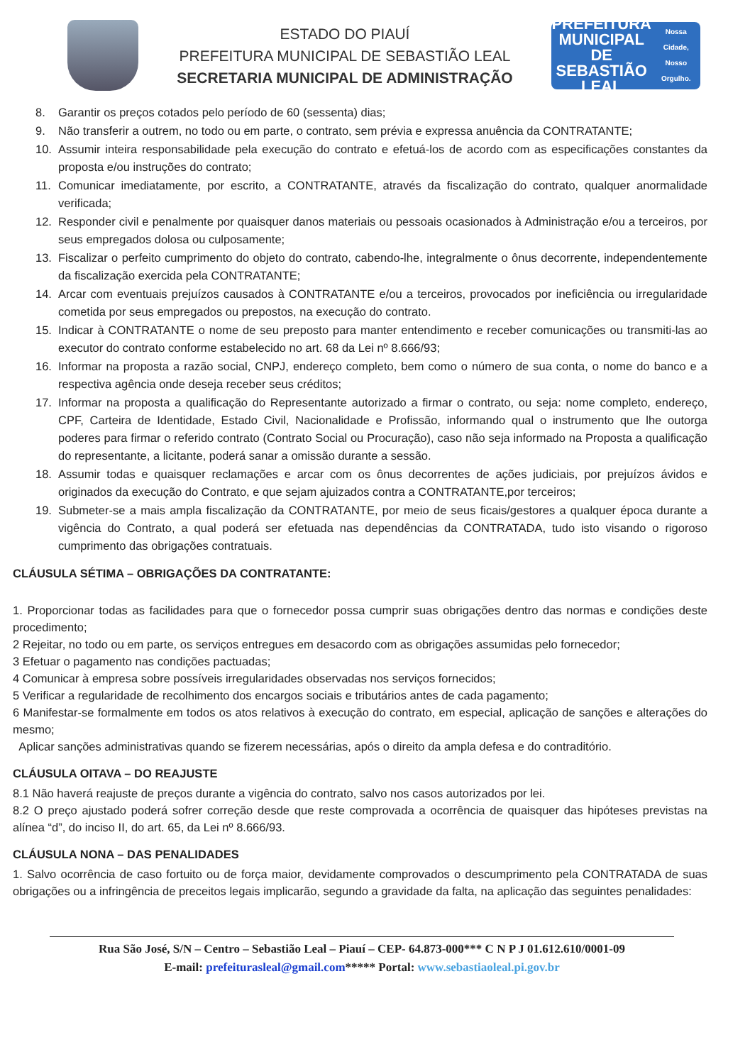ESTADO DO PIAUÍ
PREFEITURA MUNICIPAL DE SEBASTIÃO LEAL
SECRETARIA MUNICIPAL DE ADMINISTRAÇÃO
PREFEITURA MUNICIPAL DE
SEBASTIÃO LEAL
Nossa Cidade, Nosso Orgulho.
8. Garantir os preços cotados pelo período de 60 (sessenta) dias;
9. Não transferir a outrem, no todo ou em parte, o contrato, sem prévia e expressa anuência da CONTRATANTE;
10. Assumir inteira responsabilidade pela execução do contrato e efetuá-los de acordo com as especificações constantes da proposta e/ou instruções do contrato;
11. Comunicar imediatamente, por escrito, a CONTRATANTE, através da fiscalização do contrato, qualquer anormalidade verificada;
12. Responder civil e penalmente por quaisquer danos materiais ou pessoais ocasionados à Administração e/ou a terceiros, por seus empregados dolosa ou culposamente;
13. Fiscalizar o perfeito cumprimento do objeto do contrato, cabendo-lhe, integralmente o ônus decorrente, independentemente da fiscalização exercida pela CONTRATANTE;
14. Arcar com eventuais prejuízos causados à CONTRATANTE e/ou a terceiros, provocados por ineficiência ou irregularidade cometida por seus empregados ou prepostos, na execução do contrato.
15. Indicar à CONTRATANTE o nome de seu preposto para manter entendimento e receber comunicações ou transmiti-las ao executor do contrato conforme estabelecido no art. 68 da Lei nº 8.666/93;
16. Informar na proposta a razão social, CNPJ, endereço completo, bem como o número de sua conta, o nome do banco e a respectiva agência onde deseja receber seus créditos;
17. Informar na proposta a qualificação do Representante autorizado a firmar o contrato, ou seja: nome completo, endereço, CPF, Carteira de Identidade, Estado Civil, Nacionalidade e Profissão, informando qual o instrumento que lhe outorga poderes para firmar o referido contrato (Contrato Social ou Procuração), caso não seja informado na Proposta a qualificação do representante, a licitante, poderá sanar a omissão durante a sessão.
18. Assumir todas e quaisquer reclamações e arcar com os ônus decorrentes de ações judiciais, por prejuízos ávidos e originados da execução do Contrato, e que sejam ajuizados contra a CONTRATANTE,por terceiros;
19. Submeter-se a mais ampla fiscalização da CONTRATANTE, por meio de seus ficais/gestores a qualquer época durante a vigência do Contrato, a qual poderá ser efetuada nas dependências da CONTRATADA, tudo isto visando o rigoroso cumprimento das obrigações contratuais.
CLÁUSULA SÉTIMA – OBRIGAÇÕES DA CONTRATANTE:
1. Proporcionar todas as facilidades para que o fornecedor possa cumprir suas obrigações dentro das normas e condições deste procedimento;
2 Rejeitar, no todo ou em parte, os serviços entregues em desacordo com as obrigações assumidas pelo fornecedor;
3 Efetuar o pagamento nas condições pactuadas;
4 Comunicar à empresa sobre possíveis irregularidades observadas nos serviços fornecidos;
5 Verificar a regularidade de recolhimento dos encargos sociais e tributários antes de cada pagamento;
6 Manifestar-se formalmente em todos os atos relativos à execução do contrato, em especial, aplicação de sanções e alterações do mesmo;
Aplicar sanções administrativas quando se fizerem necessárias, após o direito da ampla defesa e do contraditório.
CLÁUSULA OITAVA – DO REAJUSTE
8.1 Não haverá reajuste de preços durante a vigência do contrato, salvo nos casos autorizados por lei.
8.2 O preço ajustado poderá sofrer correção desde que reste comprovada a ocorrência de quaisquer das hipóteses previstas na alínea “d”, do inciso II, do art. 65, da Lei nº 8.666/93.
CLÁUSULA NONA – DAS PENALIDADES
1. Salvo ocorrência de caso fortuito ou de força maior, devidamente comprovados o descumprimento pela CONTRATADA de suas obrigações ou a infringência de preceitos legais implicarão, segundo a gravidade da falta, na aplicação das seguintes penalidades:
Rua São José, S/N – Centro – Sebastião Leal – Piauí – CEP- 64.873-000*** C N P J 01.612.610/0001-09
E-mail: prefeiturasleal@gmail.com***** Portal: www.sebastiaoleal.pi.gov.br